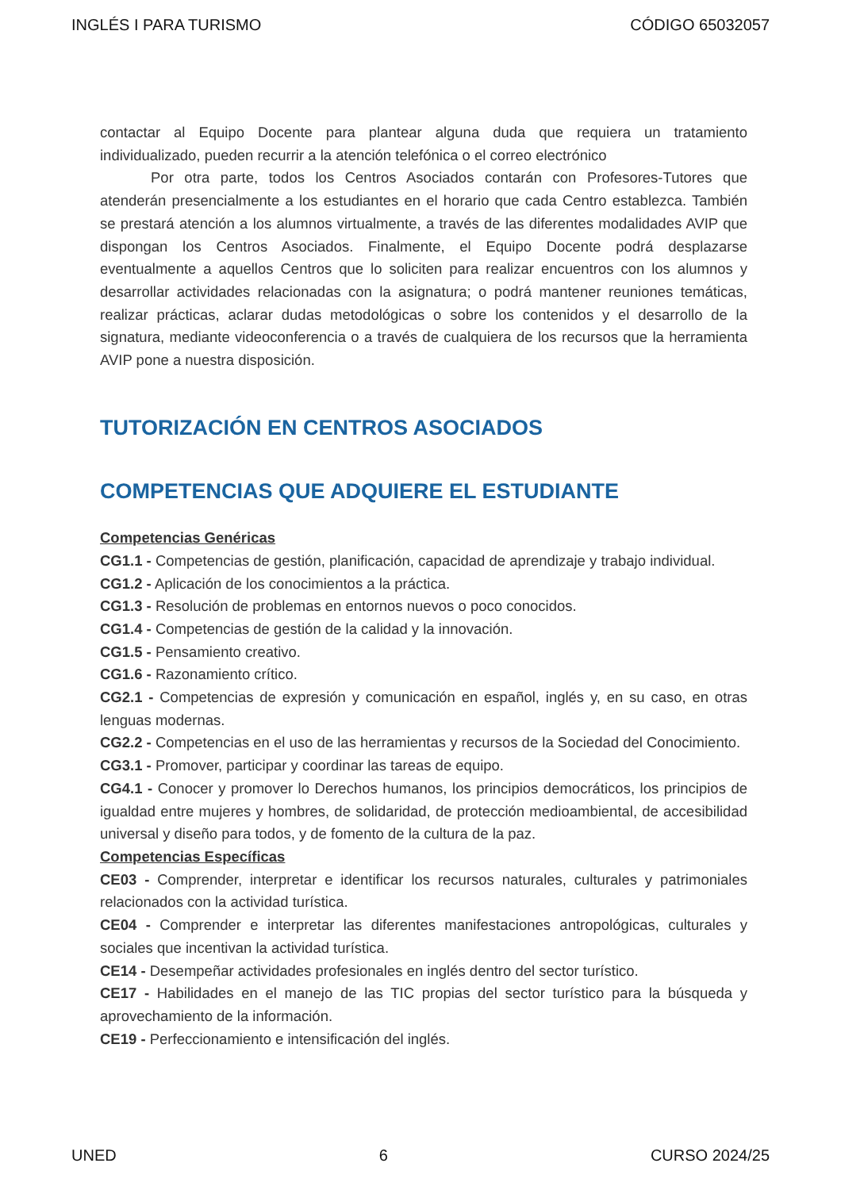INGLÉS I PARA TURISMO CÓDIGO 65032057
contactar al Equipo Docente para plantear alguna duda que requiera un tratamiento individualizado, pueden recurrir a la atención telefónica o el correo electrónico
Por otra parte, todos los Centros Asociados contarán con Profesores-Tutores que atenderán presencialmente a los estudiantes en el horario que cada Centro establezca. También se prestará atención a los alumnos virtualmente, a través de las diferentes modalidades AVIP que dispongan los Centros Asociados. Finalmente, el Equipo Docente podrá desplazarse eventualmente a aquellos Centros que lo soliciten para realizar encuentros con los alumnos y desarrollar actividades relacionadas con la asignatura; o podrá mantener reuniones temáticas, realizar prácticas, aclarar dudas metodológicas o sobre los contenidos y el desarrollo de la signatura, mediante videoconferencia o a través de cualquiera de los recursos que la herramienta AVIP pone a nuestra disposición.
TUTORIZACIÓN EN CENTROS ASOCIADOS
COMPETENCIAS QUE ADQUIERE EL ESTUDIANTE
Competencias Genéricas
CG1.1 - Competencias de gestión, planificación, capacidad de aprendizaje y trabajo individual.
CG1.2 - Aplicación de los conocimientos a la práctica.
CG1.3 - Resolución de problemas en entornos nuevos o poco conocidos.
CG1.4 - Competencias de gestión de la calidad y la innovación.
CG1.5 - Pensamiento creativo.
CG1.6 - Razonamiento crítico.
CG2.1 - Competencias de expresión y comunicación en español, inglés y, en su caso, en otras lenguas modernas.
CG2.2 - Competencias en el uso de las herramientas y recursos de la Sociedad del Conocimiento.
CG3.1 - Promover, participar y coordinar las tareas de equipo.
CG4.1 - Conocer y promover lo Derechos humanos, los principios democráticos, los principios de igualdad entre mujeres y hombres, de solidaridad, de protección medioambiental, de accesibilidad universal y diseño para todos, y de fomento de la cultura de la paz.
Competencias Específicas
CE03 - Comprender, interpretar e identificar los recursos naturales, culturales y patrimoniales relacionados con la actividad turística.
CE04 - Comprender e interpretar las diferentes manifestaciones antropológicas, culturales y sociales que incentivan la actividad turística.
CE14 - Desempeñar actividades profesionales en inglés dentro del sector turístico.
CE17 - Habilidades en el manejo de las TIC propias del sector turístico para la búsqueda y aprovechamiento de la información.
CE19 - Perfeccionamiento e intensificación del inglés.
UNED 6 CURSO 2024/25